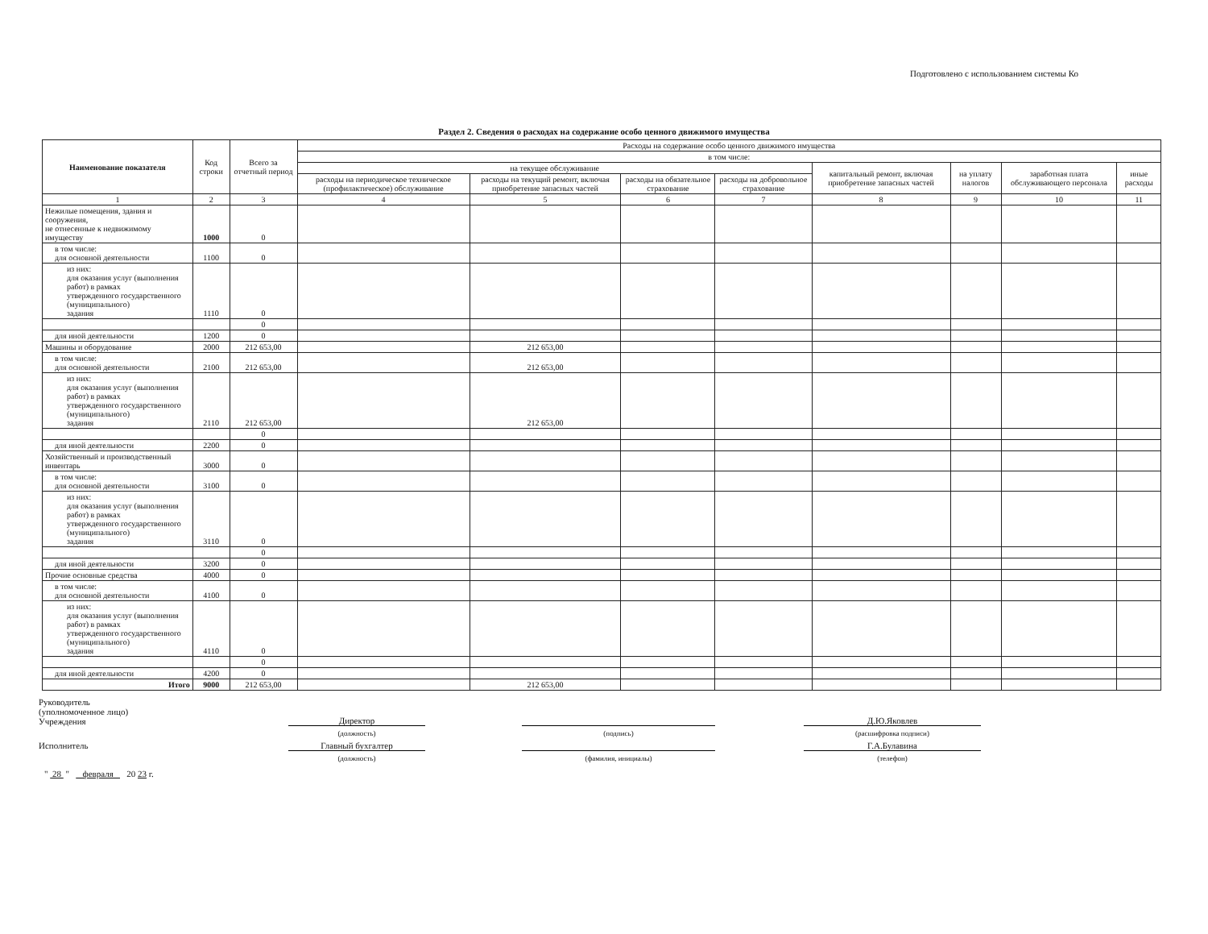Подготовлено с использованием системы Ко
Раздел 2. Сведения о расходах на содержание особо ценного движимого имущества
| Наименование показателя | Код строки | Всего за отчетный период | Расходы на содержание особо ценного движимого имущества | | | | | | | |
| --- | --- | --- | --- | --- | --- | --- | --- | --- | --- | --- |
| | | | в том числе: | | | | | | | |
| | | | на текущее обслуживание | | | | капитальный ремонт, включая приобретение запасных частей | на уплату налогов | заработная плата обслуживающего персонала | иные расходы |
| | | | расходы на периодическое техническое (профилактическое) обслуживание | расходы на текущий ремонт, включая приобретение запасных частей | расходы на обязательное страхование | расходы на добровольное страхование | | | | |
| 1 | 2 | 3 | 4 | 5 | 6 | 7 | 8 | 9 | 10 | 11 |
| Нежилые помещения, здания и сооружения, не отнесенные к недвижимому имуществу | 1000 | 0 | | | | | | | | |
| в том числе: для основной деятельности | 1100 | 0 | | | | | | | | |
| из них: для оказания услуг (выполнения работ) в рамках утвержденного государственного (муниципального) задания | 1110 | 0 | | | | | | | | |
| | | 0 | | | | | | | | |
| для иной деятельности | 1200 | 0 | | | | | | | | |
| Машины и оборудование | 2000 | 212 653,00 | | 212 653,00 | | | | | | |
| в том числе: для основной деятельности | 2100 | 212 653,00 | | 212 653,00 | | | | | | |
| из них: для оказания услуг (выполнения работ) в рамках утвержденного государственного (муниципального) задания | 2110 | 212 653,00 | | 212 653,00 | | | | | | |
| | | 0 | | | | | | | | |
| для иной деятельности | 2200 | 0 | | | | | | | | |
| Хозяйственный и производственный инвентарь | 3000 | 0 | | | | | | | | |
| в том числе: для основной деятельности | 3100 | 0 | | | | | | | | |
| из них: для оказания услуг (выполнения работ) в рамках утвержденного государственного (муниципального) задания | 3110 | 0 | | | | | | | | |
| | | 0 | | | | | | | | |
| для иной деятельности | 3200 | 0 | | | | | | | | |
| Прочие основные средства | 4000 | 0 | | | | | | | | |
| в том числе: для основной деятельности | 4100 | 0 | | | | | | | | |
| из них: для оказания услуг (выполнения работ) в рамках утвержденного государственного (муниципального) задания | 4110 | 0 | | | | | | | | |
| | | 0 | | | | | | | | |
| для иной деятельности | 4200 | 0 | | | | | | | | |
| Итого | 9000 | 212 653,00 | | 212 653,00 | | | | | | |
Руководитель
(уполномоченное лицо)
Учреждения
Директор
Д.Ю.Яковлев
(должность)
(подпись)
(расшифровка подписи)
Исполнитель
Главный бухгалтер
Г.А.Булавина
(должность)
(фамилия, инициалы)
(телефон)
" 28 " февраля 20 23 г.